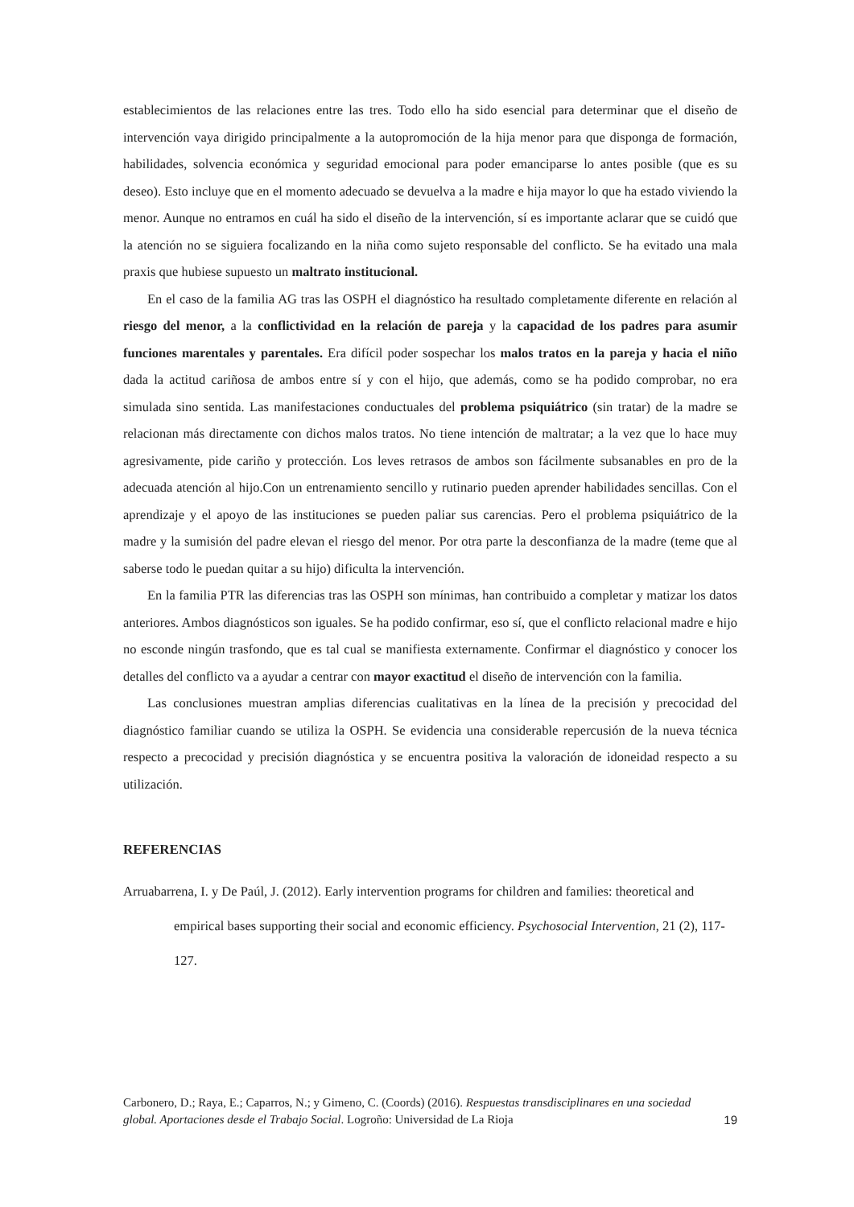establecimientos de las relaciones entre las tres. Todo ello ha sido esencial para determinar que el diseño de intervención vaya dirigido principalmente a la autopromoción de la hija menor para que disponga de formación, habilidades, solvencia económica y seguridad emocional para poder emanciparse lo antes posible (que es su deseo). Esto incluye que en el momento adecuado se devuelva a la madre e hija mayor lo que ha estado viviendo la menor. Aunque no entramos en cuál ha sido el diseño de la intervención, sí es importante aclarar que se cuidó que la atención no se siguiera focalizando en la niña como sujeto responsable del conflicto. Se ha evitado una mala praxis que hubiese supuesto un maltrato institucional.
En el caso de la familia AG tras las OSPH el diagnóstico ha resultado completamente diferente en relación al riesgo del menor, a la conflictividad en la relación de pareja y la capacidad de los padres para asumir funciones marentales y parentales. Era difícil poder sospechar los malos tratos en la pareja y hacia el niño dada la actitud cariñosa de ambos entre sí y con el hijo, que además, como se ha podido comprobar, no era simulada sino sentida. Las manifestaciones conductuales del problema psiquiátrico (sin tratar) de la madre se relacionan más directamente con dichos malos tratos. No tiene intención de maltratar; a la vez que lo hace muy agresivamente, pide cariño y protección. Los leves retrasos de ambos son fácilmente subsanables en pro de la adecuada atención al hijo.Con un entrenamiento sencillo y rutinario pueden aprender habilidades sencillas. Con el aprendizaje y el apoyo de las instituciones se pueden paliar sus carencias. Pero el problema psiquiátrico de la madre y la sumisión del padre elevan el riesgo del menor. Por otra parte la desconfianza de la madre (teme que al saberse todo le puedan quitar a su hijo) dificulta la intervención.
En la familia PTR las diferencias tras las OSPH son mínimas, han contribuido a completar y matizar los datos anteriores. Ambos diagnósticos son iguales. Se ha podido confirmar, eso sí, que el conflicto relacional madre e hijo no esconde ningún trasfondo, que es tal cual se manifiesta externamente. Confirmar el diagnóstico y conocer los detalles del conflicto va a ayudar a centrar con mayor exactitud el diseño de intervención con la familia.
Las conclusiones muestran amplias diferencias cualitativas en la línea de la precisión y precocidad del diagnóstico familiar cuando se utiliza la OSPH. Se evidencia una considerable repercusión de la nueva técnica respecto a precocidad y precisión diagnóstica y se encuentra positiva la valoración de idoneidad respecto a su utilización.
REFERENCIAS
Arruabarrena, I. y De Paúl, J. (2012). Early intervention programs for children and families: theoretical and empirical bases supporting their social and economic efficiency. Psychosocial Intervention, 21 (2), 117-127.
Carbonero, D.; Raya, E.; Caparros, N.; y Gimeno, C. (Coords) (2016). Respuestas transdisciplinares en una sociedad global. Aportaciones desde el Trabajo Social. Logroño: Universidad de La Rioja
19